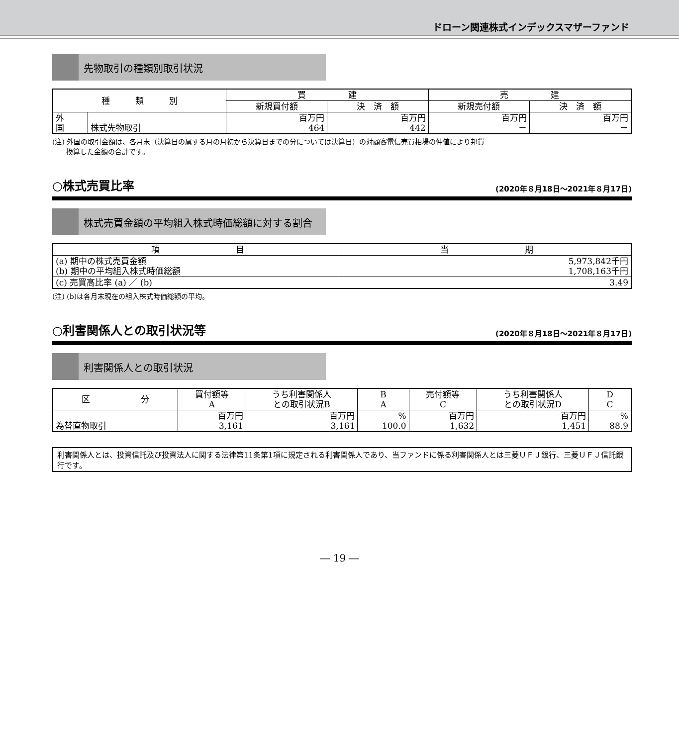ドローン関連株式インデックスマザーファンド
先物取引の種類別取引状況
| 種 類 別 | | 買 建 | | 売 建 | |
| --- | --- | --- | --- | --- | --- |
| | | 新規買付額 | 決 済 額 | 新規売付額 | 決 済 額 |
| 外 国 | 株式先物取引 | 百万円 464 | 百万円 442 | 百万円 － | 百万円 － |
(注) 外国の取引金額は、各月末（決算日の属する月の月初から決算日までの分については決算日）の対顧客電信売買相場の仲値により邦貨
　　換算した金額の合計です。
○株式売買比率 (2020年８月18日～2021年８月17日)
株式売買金額の平均組入株式時価総額に対する割合
| 項 目 | 当 期 |
| --- | --- |
| (a) 期中の株式売買金額 (b) 期中の平均組入株式時価総額 | 5,973,842千円 1,708,163千円 |
| (c) 売買高比率 (a) ／ (b) | 3.49 |
(注) (b)は各月末現在の組入株式時価総額の平均。
○利害関係人との取引状況等 (2020年８月18日～2021年８月17日)
利害関係人との取引状況
| 区 分 | 買付額等 A | うち利害関係人 との取引状況B | B A | 売付額等 C | うち利害関係人 との取引状況D | D C |
| --- | --- | --- | --- | --- | --- | --- |
| 為替直物取引 | 百万円 3,161 | 百万円 3,161 | % 100.0 | 百万円 1,632 | 百万円 1,451 | % 88.9 |
利害関係人とは、投資信託及び投資法人に関する法律第11条第1項に規定される利害関係人であり、当ファンドに係る利害関係人とは三菱ＵＦＪ銀行、三菱ＵＦＪ信託銀行です。
― 19 ―